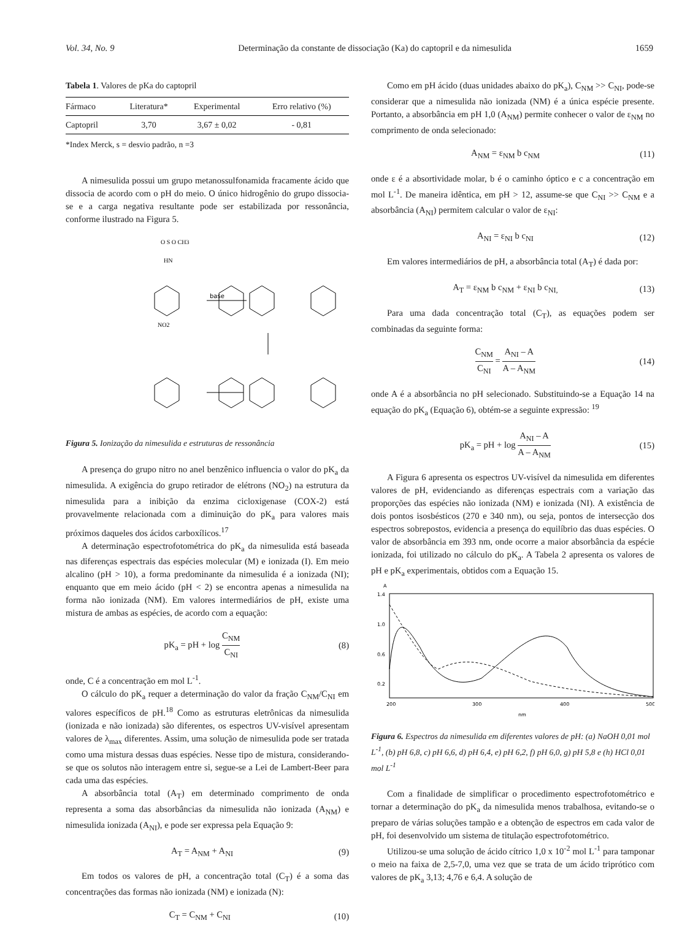Vol. 34, No. 9 Determinação da constante de dissociação (Ka) do captopril e da nimesulida 1659
Tabela 1. Valores de pKa do captopril
| Fármaco | Literatura* | Experimental | Erro relativo (%) |
| --- | --- | --- | --- |
| Captopril | 3,70 | 3,67 ± 0,02 | - 0,81 |
*Index Merck, s = desvio padrão, n =3
A nimesulida possui um grupo metanossulfonamida fracamente ácido que dissocia de acordo com o pH do meio. O único hidrogênio do grupo dissocia-se e a carga negativa resultante pode ser estabilizada por ressonância, conforme ilustrado na Figura 5.
base
NO2
HN
O S O CH3
Figura 5. Ionização da nimesulida e estruturas de ressonância
A presença do grupo nitro no anel benzênico influencia o valor do pK<sub>a</sub> da nimesulida. A exigência do grupo retirador de elétrons (NO<sub>2</sub>) na estrutura da nimesulida para a inibição da enzima cicloxigenase (COX-2) está provavelmente relacionada com a diminuição do pK<sub>a</sub> para valores mais próximos daqueles dos ácidos carboxílicos.<sup>17</sup>
A determinação espectrofotométrica do pK<sub>a</sub> da nimesulida está baseada nas diferenças espectrais das espécies molecular (M) e ionizada (I). Em meio alcalino (pH > 10), a forma predominante da nimesulida é a ionizada (NI); enquanto que em meio ácido (pH < 2) se encontra apenas a nimesulida na forma não ionizada (NM). Em valores intermediários de pH, existe uma mistura de ambas as espécies, de acordo com a equação:
pK<sub>a</sub> = pH + log C<sub>NM</sub> C<sub>NI</sub> (8)
onde, C é a concentração em mol L<sup>-1</sup>.
O cálculo do pK<sub>a</sub> requer a determinação do valor da fração C<sub>NM</sub>/C<sub>NI</sub> em valores específicos de pH.<sup>18</sup> Como as estruturas eletrônicas da nimesulida (ionizada e não ionizada) são diferentes, os espectros UV-visível apresentam valores de λ<sub>max</sub> diferentes. Assim, uma solução de nimesulida pode ser tratada como uma mistura dessas duas espécies. Nesse tipo de mistura, considerando-se que os solutos não interagem entre si, segue-se a Lei de Lambert-Beer para cada uma das espécies.
A absorbância total (A<sub>T</sub>) em determinado comprimento de onda representa a soma das absorbâncias da nimesulida não ionizada (A<sub>NM</sub>) e nimesulida ionizada (A<sub>NI</sub>), e pode ser expressa pela Equação 9:
A<sub>T</sub> = A<sub>NM</sub> + A<sub>NI</sub> (9)
Em todos os valores de pH, a concentração total (C<sub>T</sub>) é a soma das concentrações das formas não ionizada (NM) e ionizada (N):
C<sub>T</sub> = C<sub>NM</sub> + C<sub>NI</sub> (10)
Como em pH ácido (duas unidades abaixo do pK<sub>a</sub>), C<sub>NM</sub> >> C<sub>NI</sub>, pode-se considerar que a nimesulida não ionizada (NM) é a única espécie presente. Portanto, a absorbância em pH 1,0 (A<sub>NM</sub>) permite conhecer o valor de ε<sub>NM</sub> no comprimento de onda selecionado:
A<sub>NM</sub> = ε<sub>NM</sub> b c<sub>NM</sub> (11)
onde ε é a absortividade molar, b é o caminho óptico e c a concentração em mol L<sup>-1</sup>. De maneira idêntica, em pH > 12, assume-se que C<sub>NI</sub> >> C<sub>NM</sub> e a absorbância (A<sub>NI</sub>) permitem calcular o valor de ε<sub>NI</sub>:
A<sub>NI</sub> = ε<sub>NI</sub> b c<sub>NI</sub> (12)
Em valores intermediários de pH, a absorbância total (A<sub>T</sub>) é dada por:
A<sub>T</sub> = ε<sub>NM</sub> b c<sub>NM</sub> + ε<sub>NI</sub> b c<sub>NI,</sub> (13)
Para uma dada concentração total (C<sub>T</sub>), as equações podem ser combinadas da seguinte forma:
C<sub>NM</sub> C<sub>NI</sub> = A<sub>NI</sub> – A A – A<sub>NM</sub> (14)
onde A é a absorbância no pH selecionado. Substituindo-se a Equação 14 na equação do pK<sub>a</sub> (Equação 6), obtém-se a seguinte expressão: <sup>19</sup>
pK<sub>a</sub> = pH + log A<sub>NI</sub> – A A – A<sub>NM</sub> (15)
A Figura 6 apresenta os espectros UV-visível da nimesulida em diferentes valores de pH, evidenciando as diferenças espectrais com a variação das proporções das espécies não ionizada (NM) e ionizada (NI). A existência de dois pontos isosbésticos (270 e 340 nm), ou seja, pontos de intersecção dos espectros sobrepostos, evidencia a presença do equilíbrio das duas espécies. O valor de absorbância em 393 nm, onde ocorre a maior absorbância da espécie ionizada, foi utilizado no cálculo do pK<sub>a</sub>. A Tabela 2 apresenta os valores de pH e pK<sub>a</sub> experimentais, obtidos com a Equação 15.
A
1.4
1.0
0.6
0.2
200
300
400
500
nm
Figura 6. Espectros da nimesulida em diferentes valores de pH: (a) NaOH 0,01 mol L<sup>-1</sup>, (b) pH 6,8, c) pH 6,6, d) pH 6,4, e) pH 6,2, f) pH 6,0, g) pH 5,8 e (h) HCl 0,01 mol L<sup>-1</sup>
Com a finalidade de simplificar o procedimento espectrofotométrico e tornar a determinação do pK<sub>a</sub> da nimesulida menos trabalhosa, evitando-se o preparo de várias soluções tampão e a obtenção de espectros em cada valor de pH, foi desenvolvido um sistema de titulação espectrofotométrico.
Utilizou-se uma solução de ácido cítrico 1,0 x 10<sup>-2</sup> mol L<sup>-1</sup> para tamponar o meio na faixa de 2,5-7,0, uma vez que se trata de um ácido triprótico com valores de pK<sub>a</sub> 3,13; 4,76 e 6,4. A solução de